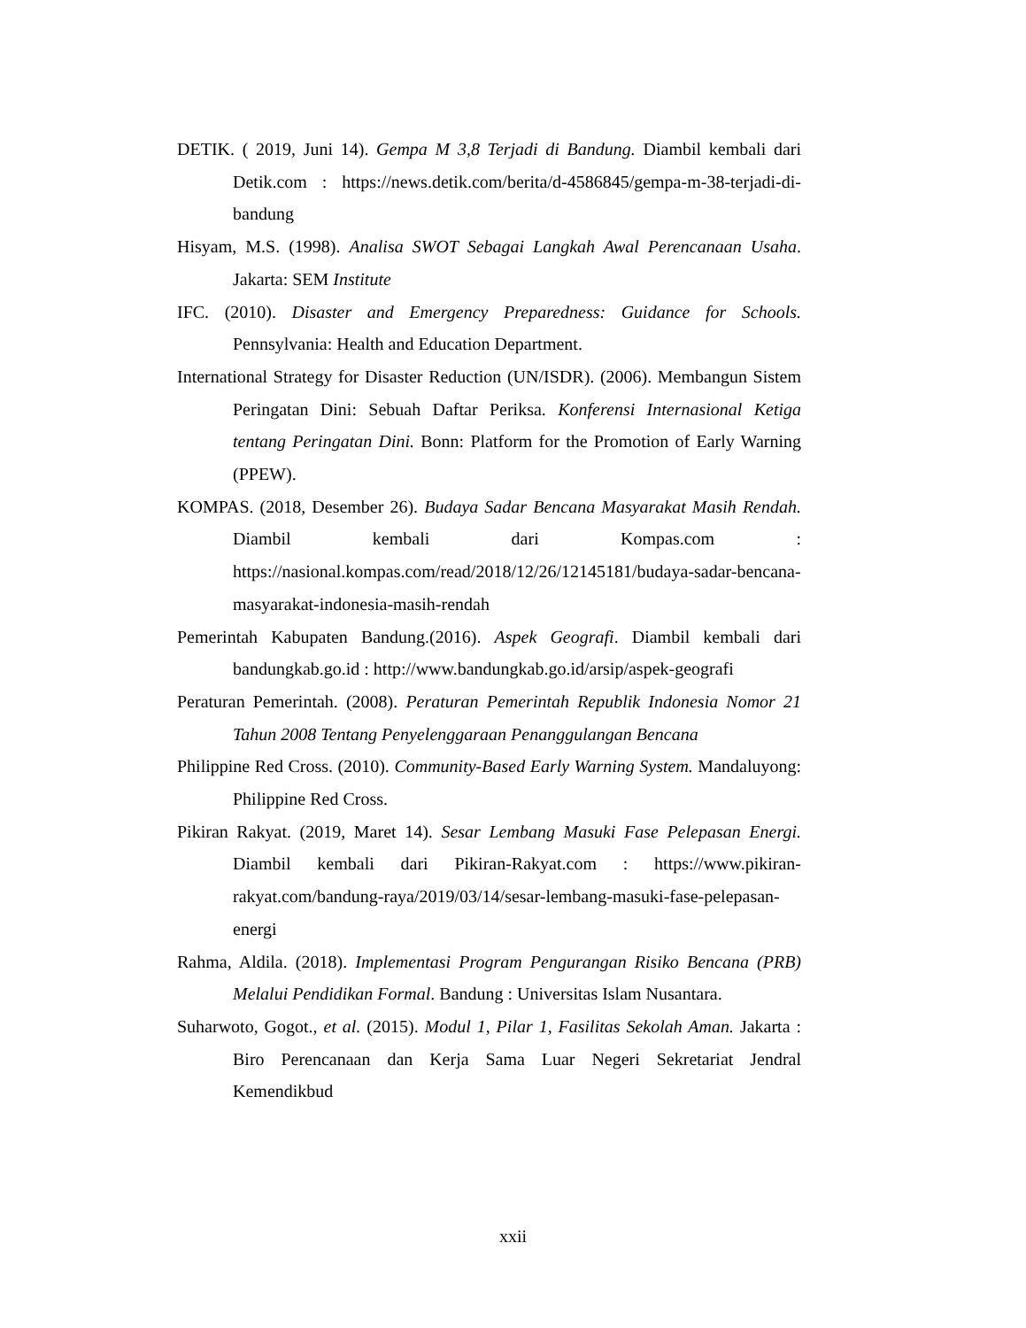DETIK. ( 2019, Juni 14). Gempa M 3,8 Terjadi di Bandung. Diambil kembali dari Detik.com : https://news.detik.com/berita/d-4586845/gempa-m-38-terjadi-di-bandung
Hisyam, M.S. (1998). Analisa SWOT Sebagai Langkah Awal Perencanaan Usaha. Jakarta: SEM Institute
IFC. (2010). Disaster and Emergency Preparedness: Guidance for Schools. Pennsylvania: Health and Education Department.
International Strategy for Disaster Reduction (UN/ISDR). (2006). Membangun Sistem Peringatan Dini: Sebuah Daftar Periksa. Konferensi Internasional Ketiga tentang Peringatan Dini. Bonn: Platform for the Promotion of Early Warning (PPEW).
KOMPAS. (2018, Desember 26). Budaya Sadar Bencana Masyarakat Masih Rendah. Diambil kembali dari Kompas.com : https://nasional.kompas.com/read/2018/12/26/12145181/budaya-sadar-bencana-masyarakat-indonesia-masih-rendah
Pemerintah Kabupaten Bandung.(2016). Aspek Geografi. Diambil kembali dari bandungkab.go.id : http://www.bandungkab.go.id/arsip/aspek-geografi
Peraturan Pemerintah. (2008). Peraturan Pemerintah Republik Indonesia Nomor 21 Tahun 2008 Tentang Penyelenggaraan Penanggulangan Bencana
Philippine Red Cross. (2010). Community-Based Early Warning System. Mandaluyong: Philippine Red Cross.
Pikiran Rakyat. (2019, Maret 14). Sesar Lembang Masuki Fase Pelepasan Energi. Diambil kembali dari Pikiran-Rakyat.com : https://www.pikiran-rakyat.com/bandung-raya/2019/03/14/sesar-lembang-masuki-fase-pelepasan-energi
Rahma, Aldila. (2018). Implementasi Program Pengurangan Risiko Bencana (PRB) Melalui Pendidikan Formal. Bandung : Universitas Islam Nusantara.
Suharwoto, Gogot., et al. (2015). Modul 1, Pilar 1, Fasilitas Sekolah Aman. Jakarta : Biro Perencanaan dan Kerja Sama Luar Negeri Sekretariat Jendral Kemendikbud
xxii